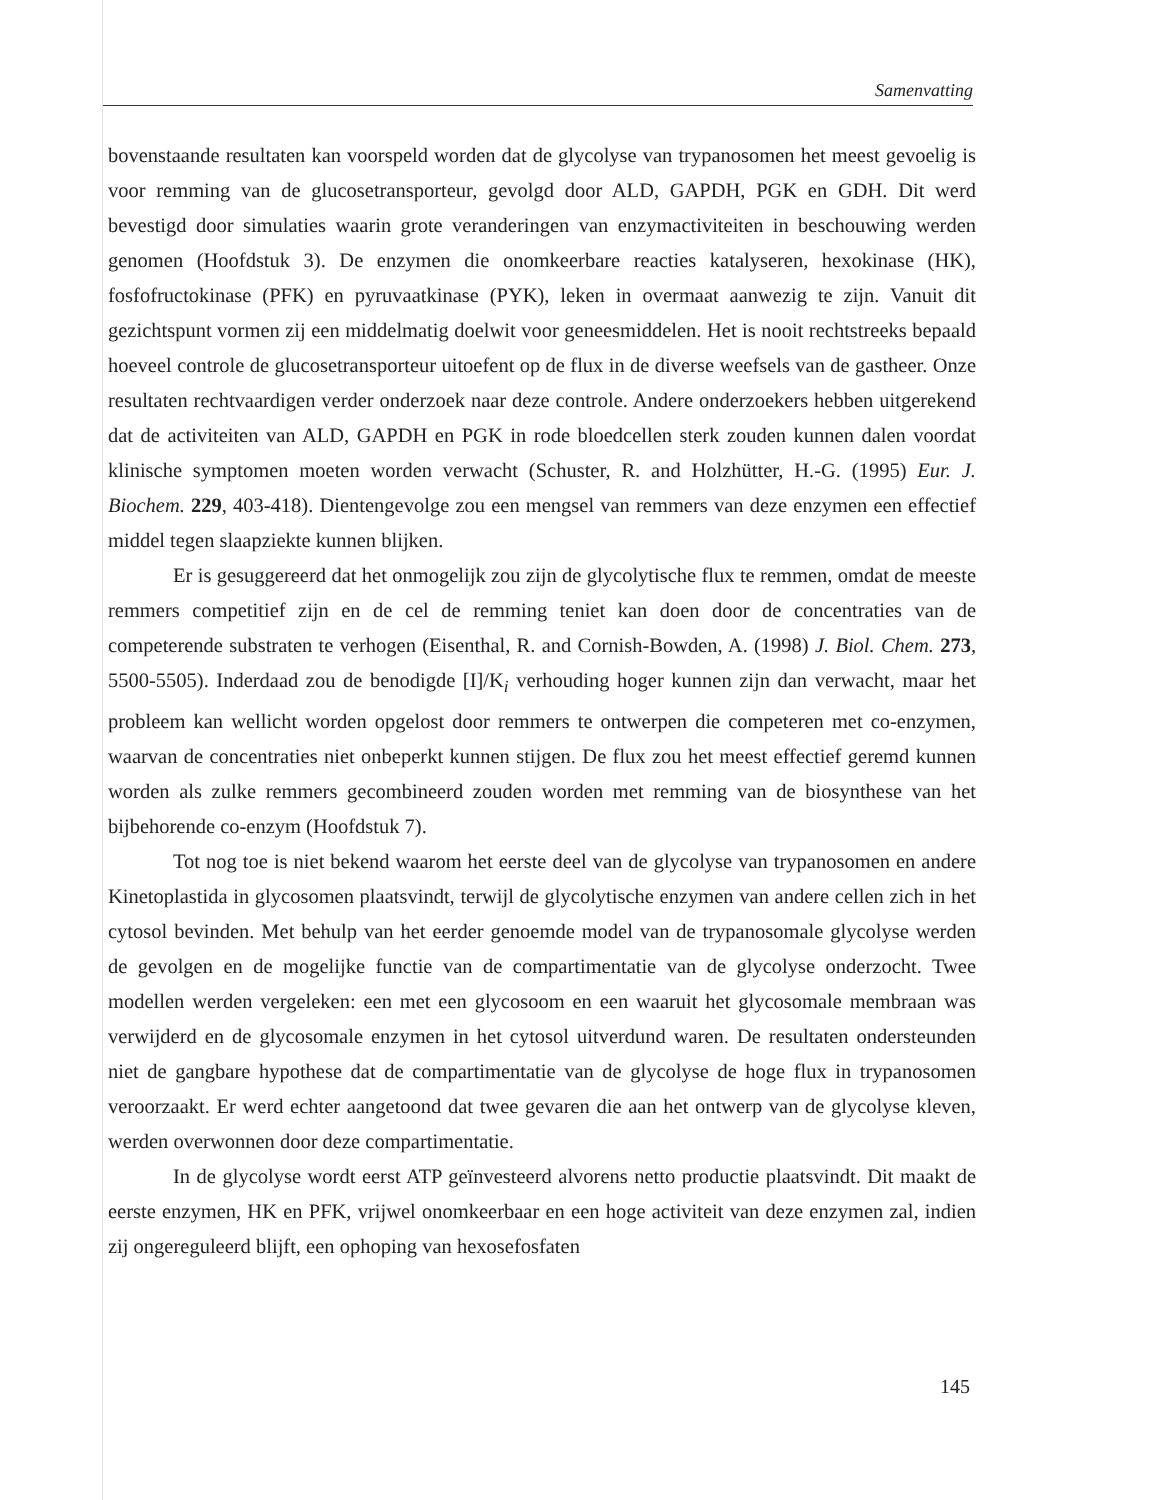Samenvatting
bovenstaande resultaten kan voorspeld worden dat de glycolyse van trypanosomen het meest gevoelig is voor remming van de glucosetransporteur, gevolgd door ALD, GAPDH, PGK en GDH. Dit werd bevestigd door simulaties waarin grote veranderingen van enzymactiviteiten in beschouwing werden genomen (Hoofdstuk 3). De enzymen die onomkeerbare reacties katalyseren, hexokinase (HK), fosfofructokinase (PFK) en pyruvaatkinase (PYK), leken in overmaat aanwezig te zijn. Vanuit dit gezichtspunt vormen zij een middelmatig doelwit voor geneesmiddelen. Het is nooit rechtstreeks bepaald hoeveel controle de glucosetransporteur uitoefent op de flux in de diverse weefsels van de gastheer. Onze resultaten rechtvaardigen verder onderzoek naar deze controle. Andere onderzoekers hebben uitgerekend dat de activiteiten van ALD, GAPDH en PGK in rode bloedcellen sterk zouden kunnen dalen voordat klinische symptomen moeten worden verwacht (Schuster, R. and Holzhütter, H.-G. (1995) Eur. J. Biochem. 229, 403-418). Dientengevolge zou een mengsel van remmers van deze enzymen een effectief middel tegen slaapziekte kunnen blijken.
Er is gesuggereerd dat het onmogelijk zou zijn de glycolytische flux te remmen, omdat de meeste remmers competitief zijn en de cel de remming teniet kan doen door de concentraties van de competerende substraten te verhogen (Eisenthal, R. and Cornish-Bowden, A. (1998) J. Biol. Chem. 273, 5500-5505). Inderdaad zou de benodigde [I]/K<sub>i</sub> verhouding hoger kunnen zijn dan verwacht, maar het probleem kan wellicht worden opgelost door remmers te ontwerpen die competeren met co-enzymen, waarvan de concentraties niet onbeperkt kunnen stijgen. De flux zou het meest effectief geremd kunnen worden als zulke remmers gecombineerd zouden worden met remming van de biosynthese van het bijbehorende co-enzym (Hoofdstuk 7).
Tot nog toe is niet bekend waarom het eerste deel van de glycolyse van trypanosomen en andere Kinetoplastida in glycosomen plaatsvindt, terwijl de glycolytische enzymen van andere cellen zich in het cytosol bevinden. Met behulp van het eerder genoemde model van de trypanosomale glycolyse werden de gevolgen en de mogelijke functie van de compartimentatie van de glycolyse onderzocht. Twee modellen werden vergeleken: een met een glycosoom en een waaruit het glycosomale membraan was verwijderd en de glycosomale enzymen in het cytosol uitverdund waren. De resultaten ondersteunden niet de gangbare hypothese dat de compartimentatie van de glycolyse de hoge flux in trypanosomen veroorzaakt. Er werd echter aangetoond dat twee gevaren die aan het ontwerp van de glycolyse kleven, werden overwonnen door deze compartimentatie.
In de glycolyse wordt eerst ATP geïnvesteerd alvorens netto productie plaatsvindt. Dit maakt de eerste enzymen, HK en PFK, vrijwel onomkeerbaar en een hoge activiteit van deze enzymen zal, indien zij ongereguleerd blijft, een ophoping van hexosefosfaten
145